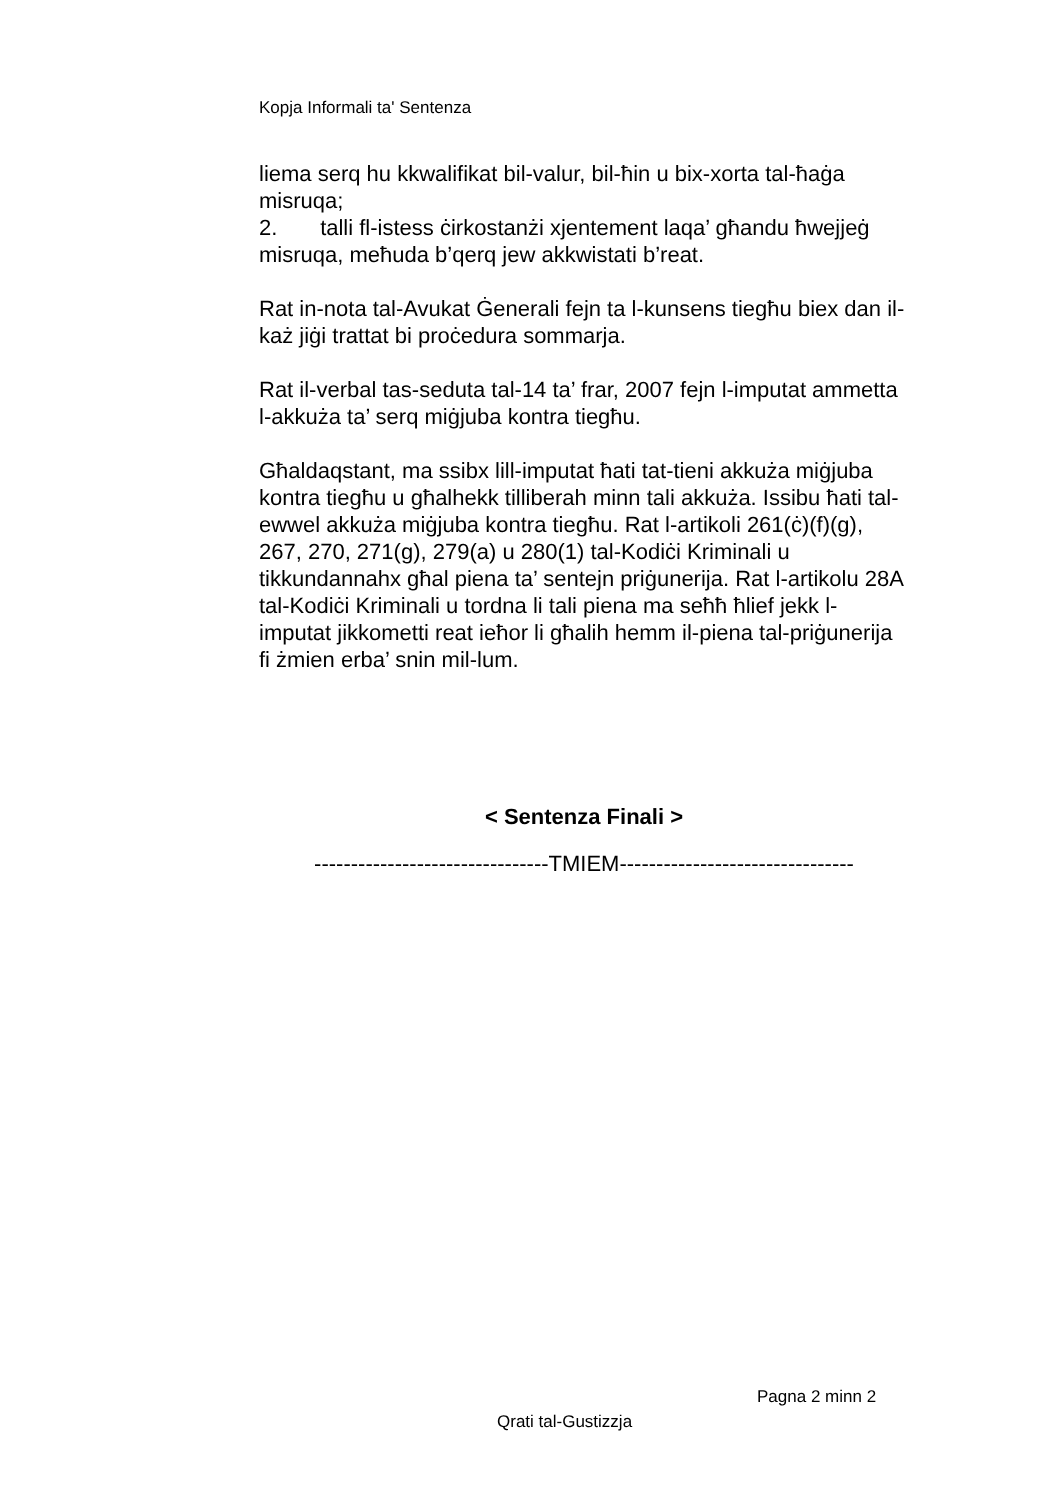Kopja Informali ta' Sentenza
liema serq hu kkwalifikat bil-valur, bil-ħin u bix-xorta tal-ħaġa misruqa;
2. talli fl-istess ċirkostanżi xjentement laqa’ għandu ħwejjeġ misruqa, meħuda b’qerq jew akkwistati b’reat.
Rat in-nota tal-Avukat Ġenerali fejn ta l-kunsens tiegħu biex dan il-każ jiġi trattat bi proċedura sommarja.
Rat il-verbal tas-seduta tal-14 ta’ frar, 2007 fejn l-imputat ammetta l-akkuża ta’ serq miġjuba kontra tiegħu.
Għaldaqstant, ma ssibx lill-imputat ħati tat-tieni akkuża miġjuba kontra tiegħu u għalhekk tilliberah minn tali akkuża. Issibu ħati tal-ewwel akkuża miġjuba kontra tiegħu. Rat l-artikoli 261(ċ)(f)(g), 267, 270, 271(g), 279(a) u 280(1) tal-Kodiċi Kriminali u tikkundannahx għal piena ta’ sentejn priġunerija. Rat l-artikolu 28A tal-Kodiċi Kriminali u tordna li tali piena ma seħħ ħlief jekk l-imputat jikkometti reat ieħor li għalih hemm il-piena tal-priġunerija fi żmien erba’ snin mil-lum.
< Sentenza Finali >
--------------------------------TMIEM--------------------------------
Pagna 2 minn 2
Qrati tal-Gustizzja